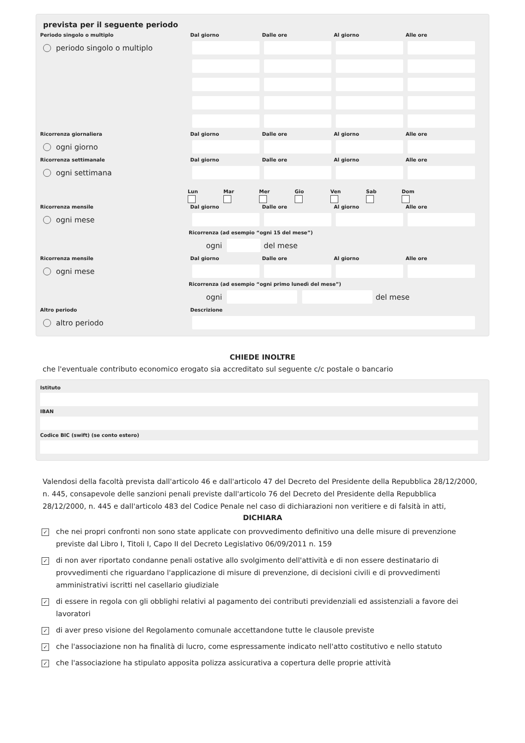prevista per il seguente periodo
Periodo singolo o multiplo
Dal giorno
Dalle ore
Al giorno
Alle ore
periodo singolo o multiplo
Ricorrenza giornaliera
Dal giorno
Dalle ore
Al giorno
Alle ore
ogni giorno
Ricorrenza settimanale
Dal giorno
Dalle ore
Al giorno
Alle ore
ogni settimana
Lun
Mar
Mer
Gio
Ven
Sab
Dom
Ricorrenza mensile
Dal giorno
Dalle ore
Al giorno
Alle ore
ogni mese
Ricorrenza (ad esempio “ogni 15 del mese”)
ogni
del mese
Ricorrenza mensile
Dal giorno
Dalle ore
Al giorno
Alle ore
ogni mese
Ricorrenza (ad esempio “ogni primo lunedì del mese”)
ogni
del mese
Altro periodo
Descrizione
altro periodo
CHIEDE INOLTRE
che l'eventuale contributo economico erogato sia accreditato sul seguente c/c postale o bancario
Istituto
IBAN
Codice BIC (swift) (se conto estero)
Valendosi della facoltà prevista dall'articolo 46 e dall'articolo 47 del Decreto del Presidente della Repubblica 28/12/2000, n. 445, consapevole delle sanzioni penali previste dall'articolo 76 del Decreto del Presidente della Repubblica 28/12/2000, n. 445 e dall'articolo 483 del Codice Penale nel caso di dichiarazioni non veritiere e di falsità in atti,
DICHIARA
✓
che nei propri confronti non sono state applicate con provvedimento definitivo una delle misure di prevenzione previste dal Libro I, Titoli I, Capo II del Decreto Legislativo 06/09/2011 n. 159
✓
di non aver riportato condanne penali ostative allo svolgimento dell'attività e di non essere destinatario di provvedimenti che riguardano l'applicazione di misure di prevenzione, di decisioni civili e di provvedimenti amministrativi iscritti nel casellario giudiziale
✓
di essere in regola con gli obblighi relativi al pagamento dei contributi previdenziali ed assistenziali a favore dei lavoratori
✓
di aver preso visione del Regolamento comunale accettandone tutte le clausole previste
✓
che l'associazione non ha finalità di lucro, come espressamente indicato nell'atto costitutivo e nello statuto
✓
che l'associazione ha stipulato apposita polizza assicurativa a copertura delle proprie attività